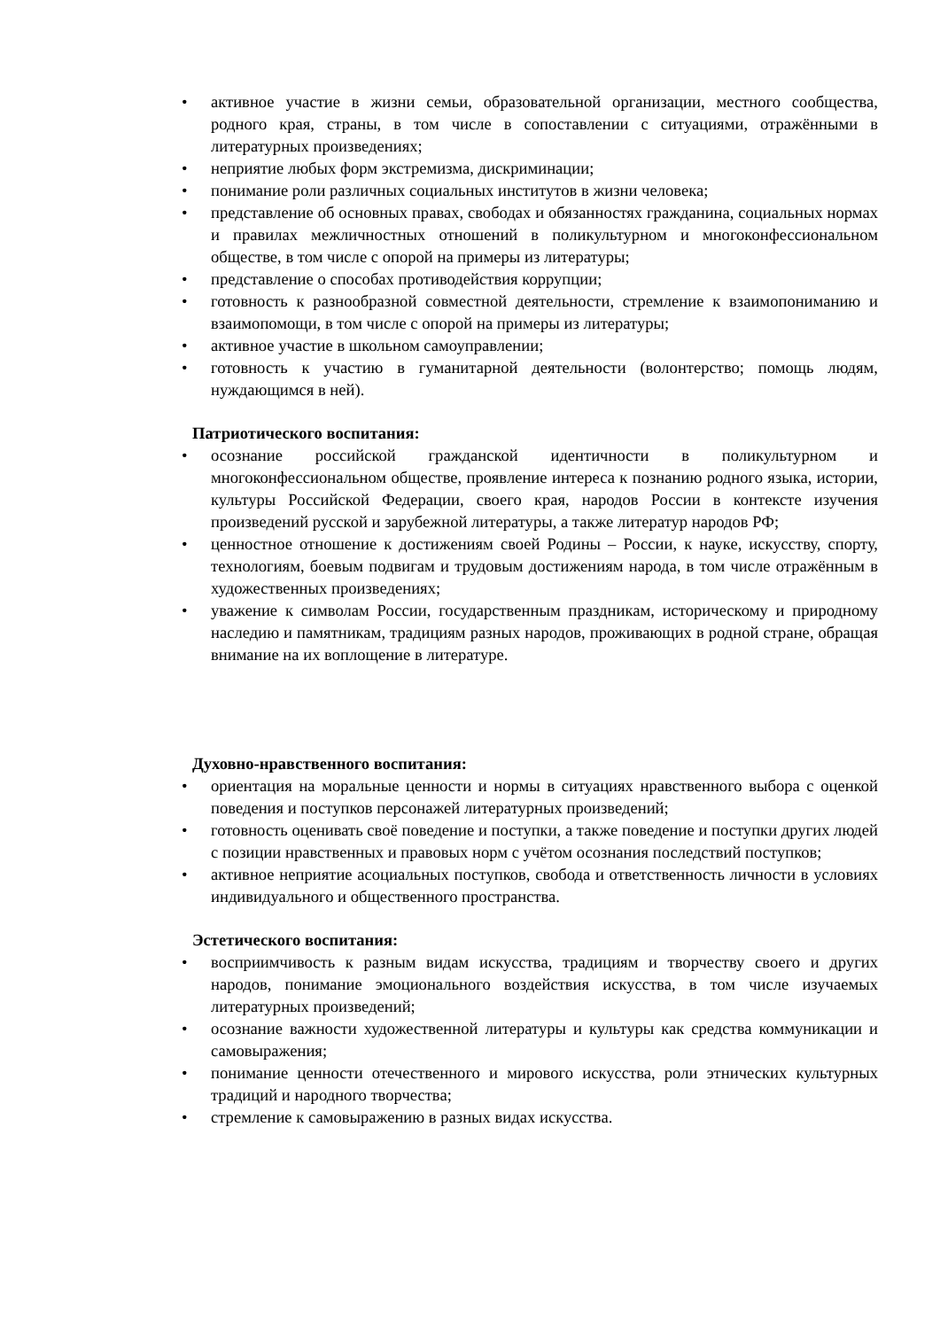• активное участие в жизни семьи, образовательной организации, местного сообщества, родного края, страны, в том числе в сопоставлении с ситуациями, отражёнными в литературных произведениях;
• неприятие любых форм экстремизма, дискриминации;
• понимание роли различных социальных институтов в жизни человека;
• представление об основных правах, свободах и обязанностях гражданина, социальных нормах и правилах межличностных отношений в поликультурном и многоконфессиональном обществе, в том числе с опорой на примеры из литературы;
• представление о способах противодействия коррупции;
• готовность к разнообразной совместной деятельности, стремление к взаимопониманию и взаимопомощи, в том числе с опорой на примеры из литературы;
• активное участие в школьном самоуправлении;
• готовность к участию в гуманитарной деятельности (волонтерство; помощь людям, нуждающимся в ней).
Патриотического воспитания:
• осознание российской гражданской идентичности в поликультурном и многоконфессиональном обществе, проявление интереса к познанию родного языка, истории, культуры Российской Федерации, своего края, народов России в контексте изучения произведений русской и зарубежной литературы, а также литератур народов РФ;
• ценностное отношение к достижениям своей Родины – России, к науке, искусству, спорту, технологиям, боевым подвигам и трудовым достижениям народа, в том числе отражённым в художественных произведениях;
• уважение к символам России, государственным праздникам, историческому и природному наследию и памятникам, традициям разных народов, проживающих в родной стране, обращая внимание на их воплощение в литературе.
Духовно-нравственного воспитания:
• ориентация на моральные ценности и нормы в ситуациях нравственного выбора с оценкой поведения и поступков персонажей литературных произведений;
• готовность оценивать своё поведение и поступки, а также поведение и поступки других людей с позиции нравственных и правовых норм с учётом осознания последствий поступков;
• активное неприятие асоциальных поступков, свобода и ответственность личности в условиях индивидуального и общественного пространства.
Эстетического воспитания:
• восприимчивость к разным видам искусства, традициям и творчеству своего и других народов, понимание эмоционального воздействия искусства, в том числе изучаемых литературных произведений;
• осознание важности художественной литературы и культуры как средства коммуникации и самовыражения;
• понимание ценности отечественного и мирового искусства, роли этнических культурных традиций и народного творчества;
• стремление к самовыражению в разных видах искусства.